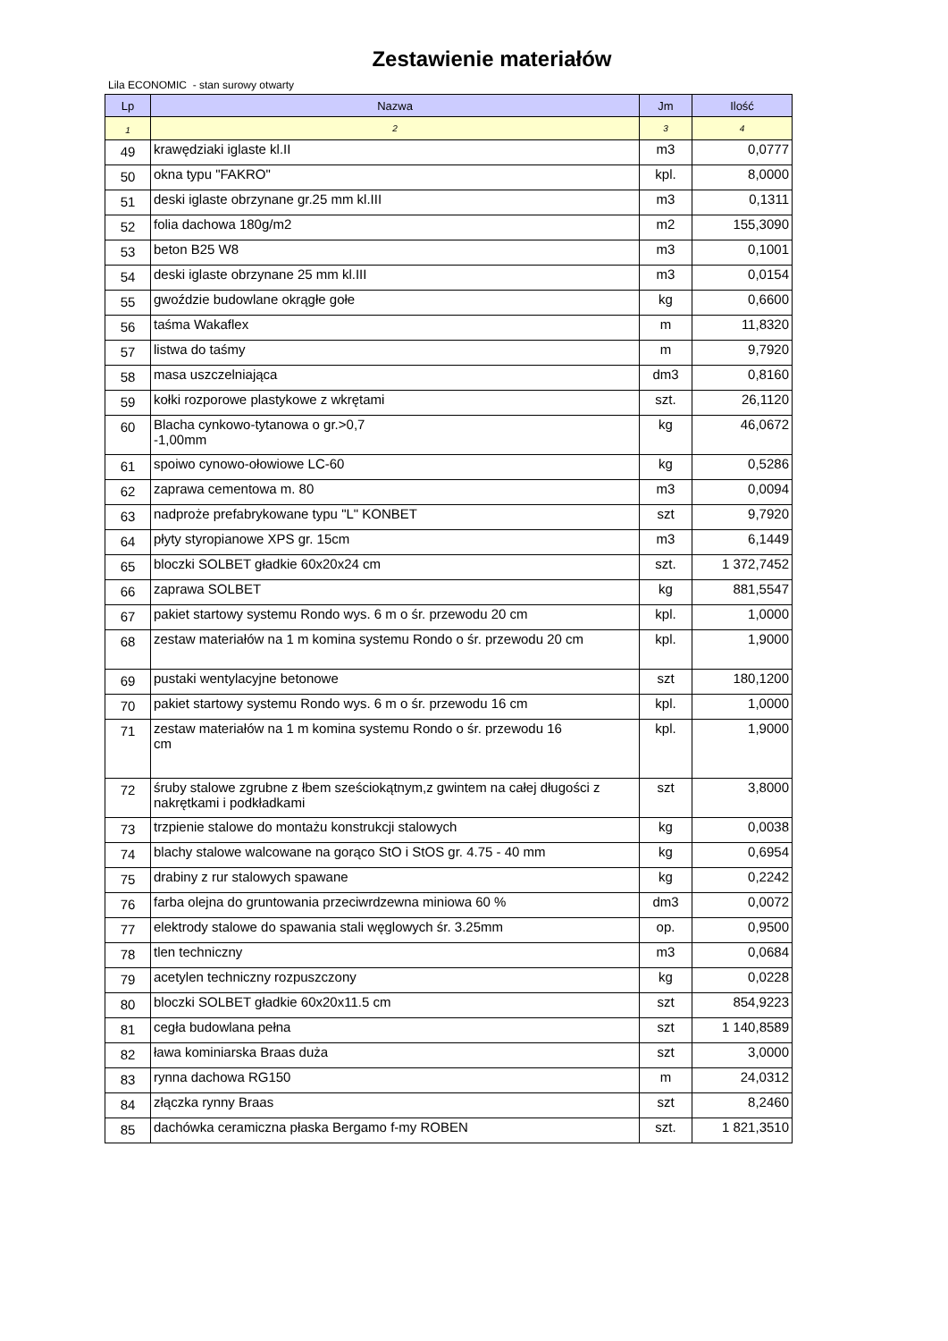Zestawienie materiałów
Lila ECONOMIC - stan surowy otwarty
| Lp | Nazwa | Jm | Ilość |
| --- | --- | --- | --- |
| 1 | 2 | 3 | 4 |
| 49 | krawędziaki iglaste kl.II | m3 | 0,0777 |
| 50 | okna typu "FAKRO" | kpl. | 8,0000 |
| 51 | deski iglaste obrzynane gr.25 mm kl.III | m3 | 0,1311 |
| 52 | folia dachowa 180g/m2 | m2 | 155,3090 |
| 53 | beton B25 W8 | m3 | 0,1001 |
| 54 | deski iglaste obrzynane 25 mm kl.III | m3 | 0,0154 |
| 55 | gwoździe budowlane okrągłe gołe | kg | 0,6600 |
| 56 | taśma Wakaflex | m | 11,8320 |
| 57 | listwa do taśmy | m | 9,7920 |
| 58 | masa uszczelniająca | dm3 | 0,8160 |
| 59 | kołki rozporowe plastykowe z wkrętami | szt. | 26,1120 |
| 60 | Blacha cynkowo-tytanowa o gr.>0,7 -1,00mm | kg | 46,0672 |
| 61 | spoiwo cynowo-ołowiowe LC-60 | kg | 0,5286 |
| 62 | zaprawa cementowa m. 80 | m3 | 0,0094 |
| 63 | nadproże prefabrykowane typu "L" KONBET | szt | 9,7920 |
| 64 | płyty styropianowe XPS gr. 15cm | m3 | 6,1449 |
| 65 | bloczki SOLBET gładkie 60x20x24 cm | szt. | 1 372,7452 |
| 66 | zaprawa SOLBET | kg | 881,5547 |
| 67 | pakiet startowy systemu Rondo wys. 6 m o śr. przewodu 20 cm | kpl. | 1,0000 |
| 68 | zestaw materiałów na 1 m komina systemu Rondo o śr. przewodu 20 cm | kpl. | 1,9000 |
| 69 | pustaki wentylacyjne betonowe | szt | 180,1200 |
| 70 | pakiet startowy systemu Rondo wys. 6 m o śr. przewodu 16 cm | kpl. | 1,0000 |
| 71 | zestaw materiałów na 1 m komina systemu Rondo o śr. przewodu 16 cm | kpl. | 1,9000 |
| 72 | śruby stalowe zgrubne z łbem sześciokątnym,z gwintem na całej długości z nakrętkami i podkładkami | szt | 3,8000 |
| 73 | trzpienie stalowe do montażu konstrukcji stalowych | kg | 0,0038 |
| 74 | blachy stalowe walcowane na gorąco StO i StOS gr. 4.75 - 40 mm | kg | 0,6954 |
| 75 | drabiny z rur stalowych spawane | kg | 0,2242 |
| 76 | farba olejna do gruntowania przeciwrdzewna miniowa 60 % | dm3 | 0,0072 |
| 77 | elektrody stalowe do spawania stali węglowych śr. 3.25mm | op. | 0,9500 |
| 78 | tlen techniczny | m3 | 0,0684 |
| 79 | acetylen techniczny rozpuszczony | kg | 0,0228 |
| 80 | bloczki SOLBET gładkie 60x20x11.5 cm | szt | 854,9223 |
| 81 | cegła budowlana pełna | szt | 1 140,8589 |
| 82 | ława kominiarska Braas duża | szt | 3,0000 |
| 83 | rynna dachowa RG150 | m | 24,0312 |
| 84 | złączka rynny Braas | szt | 8,2460 |
| 85 | dachówka ceramiczna płaska Bergamo f-my ROBEN | szt. | 1 821,3510 |